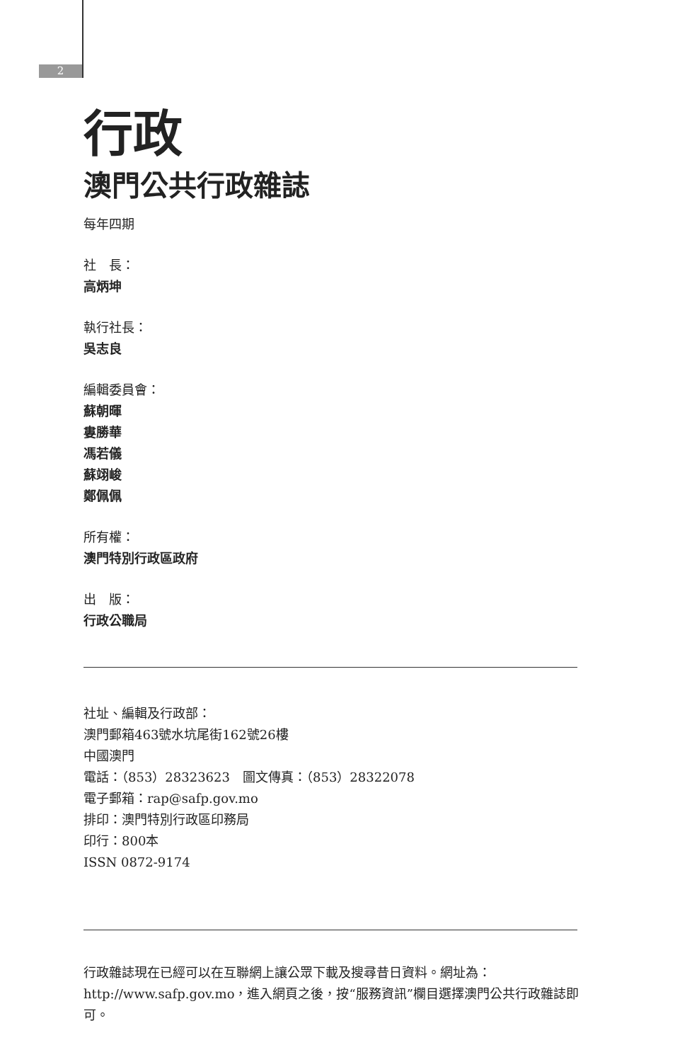2
行政
澳門公共行政雜誌
每年四期
社　長：
高炳坤
執行社長：
吳志良
編輯委員會：
蘇朝暉
婁勝華
馮若儀
蘇翊峻
鄭佩佩
所有權：
澳門特別行政區政府
出　版：
行政公職局
社址、編輯及行政部：
澳門郵箱463號水坑尾街162號26樓
中國澳門
電話：（853）28323623　圖文傳真：（853）28322078
電子郵箱：rap@safp.gov.mo
排印：澳門特別行政區印務局
印行：800本
ISSN 0872-9174
行政雜誌現在已經可以在互聯網上讓公眾下載及搜尋昔日資料。網址為：http://www.safp.gov.mo，進入網頁之後，按“服務資訊”欄目選擇澳門公共行政雜誌即可。